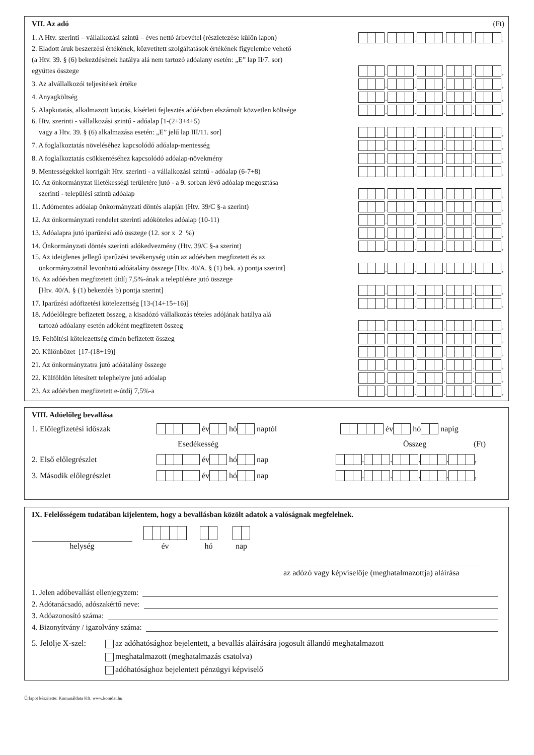VII. Az adó (Ft)
1. A Htv. szerinti – vállalkozási szintű – éves nettó árbevétel (részletezése külön lapon)
. . . . ,
2. Eladott áruk beszerzési értékének, közvetített szolgáltatások értékének figyelembe vehető
(a Htv. 39. § (6) bekezdésének hatálya alá nem tartozó adóalany esetén: „E” lap II/7. sor)
együttes összege
. . . . ,
3. Az alvállalkozói teljesítések értéke
. . . . ,
4. Anyagköltség
. . . . ,
5. Alapkutatás, alkalmazott kutatás, kísérleti fejlesztés adóévben elszámolt közvetlen költsége
. . . . ,
6. Htv. szerinti - vállalkozási szintű - adóalap [1-(2+3+4+5)
vagy a Htv. 39. § (6) alkalmazása esetén: „E” jelű lap III/11. sor]
. . . . ,
7. A foglalkoztatás növeléséhez kapcsolódó adóalap-mentesség
. . . . ,
8. A foglalkoztatás csökkentéséhez kapcsolódó adóalap-növekmény
. . . . ,
9. Mentességekkel korrigált Htv. szerinti - a vállalkozási szintű - adóalap (6-7+8)
. . . . ,
10. Az önkormányzat illetékességi területére jutó - a 9. sorban lévő adóalap megosztása
szerinti - települési szintű adóalap
. . . . ,
11. Adómentes adóalap önkormányzati döntés alapján (Htv. 39/C §-a szerint)
. . . . ,
12. Az önkormányzati rendelet szerinti adóköteles adóalap (10-11)
. . . . ,
13. Adóalapra jutó iparűzési adó összege (12. sor x 2 %)
. . . . ,
14. Önkormányzati döntés szerinti adókedvezmény (Htv. 39/C §-a szerint)
. . . . ,
15. Az ideiglenes jellegű iparűzési tevékenység után az adóévben megfizetett és az
önkormányzatnál levonható adóátalány összege [Htv. 40/A. § (1) bek. a) pontja szerint]
. . . . ,
16. Az adóévben megfizetett útdíj 7,5%-ának a településre jutó összege
[Htv. 40/A. § (1) bekezdés b) pontja szerint]
. . . . ,
17. Iparűzési adófizetési kötelezettség [13-(14+15+16)]
. . . . ,
18. Adóelőlegre befizetett összeg, a kisadózó vállalkozás tételes adójának hatálya alá
tartozó adóalany esetén adóként megfizetett összeg
. . . . ,
19. Feltöltési kötelezettség címén befizetett összeg
. . . . ,
20. Különbözet [17-(18+19)]
. . . . ,
21. Az önkormányzatra jutó adóátalány összege
. . . . ,
22. Külföldön létesített telephelyre jutó adóalap
. . . . ,
23. Az adóévben megfizetett e-útdíj 7,5%-a
. . . . ,
VIII. Adóelőleg bevallása
1. Előlegfizetési időszak év hó naptól év hó napig
Esedékesség Összeg (Ft)
2. Első előlegrészlet év hó nap . . . . ,
3. Második előlegrészlet év hó nap . . . . ,
IX. Felelősségem tudatában kijelentem, hogy a bevallásban közölt adatok a valóságnak megfelelnek.
helység
év
hó
nap
az adózó vagy képviselője (meghatalmazottja) aláírása
1. Jelen adóbevallást ellenjegyzem:
2. Adótanácsadó, adószakértő neve:
3. Adóazonosító száma:
4. Bizonyítvány / igazolvány száma:
5. Jelölje X-szel:
az adóhatósághoz bejelentett, a bevallás aláírására jogosult állandó meghatalmazott
meghatalmazott (meghatalmazás csatolva)
adóhatósághoz bejelentett pénzügyi képviselő
Űrlapot készítette: Komunáldata Kft. www.komdat.hu